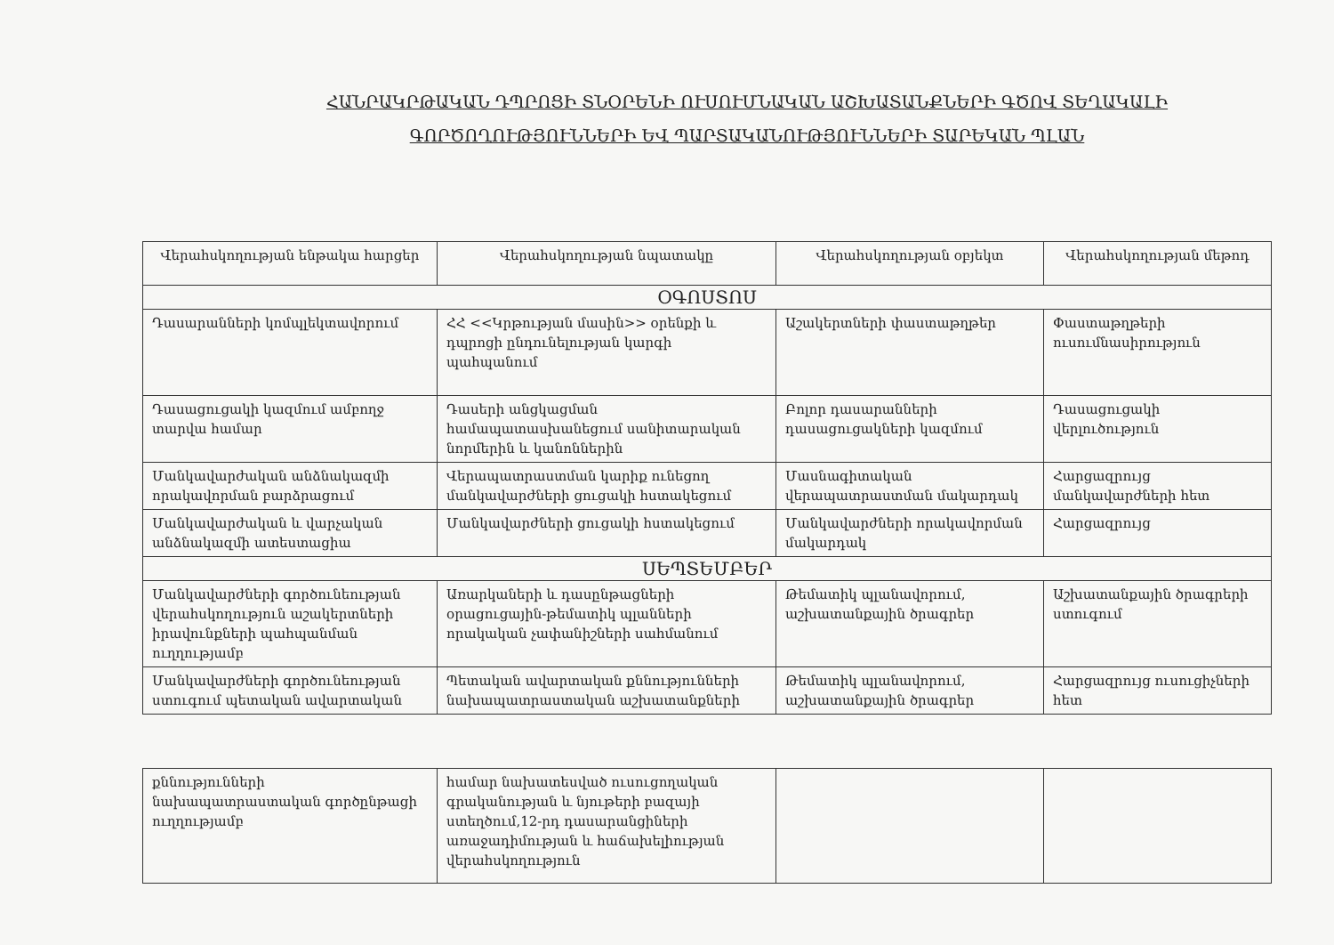ՀԱՆՐԱԿՐԹԱԿԱՆ ԴՊՐՈՑԻ ՏՆՕՐԵՆԻ ՈՒՍՈՒՄՆԱԿԱՆ ԱՇԽԱՏԱՆՔՆԵՐԻ ԳԾՈՎ ՏԵՂԱԿԱԼԻ
ԳՈՐԾՈՂՈՒԹՅՈՒՆՆԵՐԻ ԵՎ ՊԱՐՏԱԿԱՆՈՒԹՅՈՒՆՆԵՐԻ ՏԱՐԵԿԱՆ ՊԼԱՆ
| Վերահսկողության ենթակա հարցեր | Վերահսկողության նպատակը | Վերահսկողության օբյեկտ | Վերահսկողության մեթոդ |
| --- | --- | --- | --- |
| ՕԳՈՍՏՈՍ | | | |
| Դասարանների կոմպլեկտավորում | ՀՀ <<Կրթության մասին>> օրենքի և դպրոցի ընդունելության կարգի պահպանում | Աշակերտների փաստաթղթեր | Փաստաթղթերի ուսումնասիրություն |
| Դասացուցակի կազմում ամբողջ տարվա համար | Դասերի անցկացման համապատասխանեցում սանիտարական նորմերին և կանոններին | Բոլոր դասարանների դասացուցակների կազմում | Դասացուցակի վերլուծություն |
| Մանկավարժական անձնակազմի որակավորման բարձրացում | Վերապատրաստման կարիք ունեցող մանկավարժների ցուցակի հստակեցում | Մասնագիտական վերապատրաստման մակարդակ | Հարցազրույց մանկավարժների հետ |
| Մանկավարժական և վարչական անձնակազմի ատեստացիա | Մանկավարժների ցուցակի հստակեցում | Մանկավարժների որակավորման մակարդակ | Հարցազրույց |
| ՍԵՊՏԵՄԲԵՐ | | | |
| Մանկավարժների գործունեության վերահսկողություն աշակերտների իրավունքների պահպանման ուղղությամբ | Առարկաների և դասընթացների օրացուցային-թեմատիկ պլանների որակական չափանիշների սահմանում | Թեմատիկ պլանավորում, աշխատանքային ծրագրեր | Աշխատանքային ծրագրերի ստուգում |
| Մանկավարժների գործունեության ստուգում պետական ավարտական | Պետական ավարտական քննությունների նախապատրաստական աշխատանքների | Թեմատիկ պլանավորում, աշխատանքային ծրագրեր | Հարցազրույց ուսուցիչների հետ |
| քննությունների նախապատրաստական գործընթացի ուղղությամբ | համար նախատեսված ուսուցողական գրականության և նյութերի բազայի ստեղծում,12-րդ դասարանցիների առաջադիմության և հաճախելիության վերահսկողություն | | |